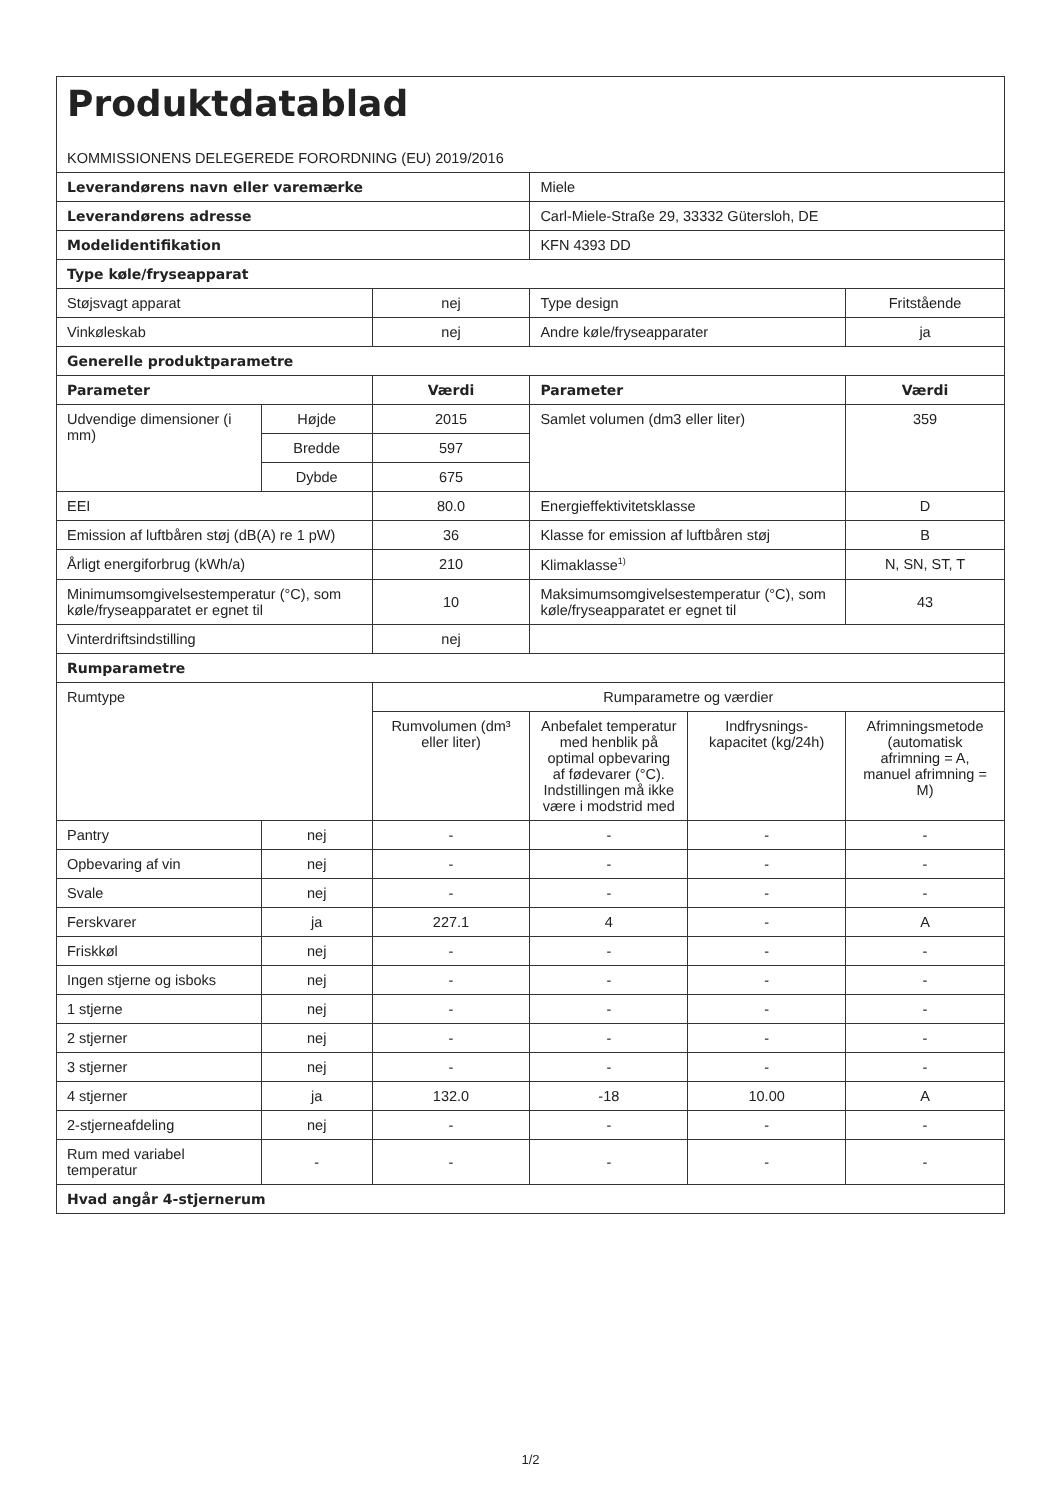| Produktdatablad KOMMISSIONENS DELEGEREDE FORORDNING (EU) 2019/2016 | | | | | |
| Leverandørens navn eller varemærke | | | Miele | | |
| Leverandørens adresse | | | Carl-Miele-Straße 29, 33332 Gütersloh, DE | | |
| Modelidentifikation | | | KFN 4393 DD | | |
| Type køle/fryseapparat | | | | | |
| Støjsvagt apparat | | nej | Type design | | Fritstående |
| Vinkøleskab | | nej | Andre køle/fryseapparater | | ja |
| Generelle produktparametre | | | | | |
| Parameter | | Værdi | Parameter | | Værdi |
| Udvendige dimensioner (i mm) | Højde | 2015 | Samlet volumen (dm3 eller liter) | | 359 |
| | Bredde | 597 | | | |
| | Dybde | 675 | | | |
| EEI | | 80.0 | Energieffektivitetsklasse | | D |
| Emission af luftbåren støj (dB(A) re 1 pW) | | 36 | Klasse for emission af luftbåren støj | | B |
| Årligt energiforbrug (kWh/a) | | 210 | Klimaklasse<sup>1)</sup> | | N, SN, ST, T |
| Minimumsomgivelsestemperatur (°C), som køle/fryseapparatet er egnet til | | 10 | Maksimumsomgivelsestemperatur (°C), som køle/fryseapparatet er egnet til | | 43 |
| Vinterdriftsindstilling | | nej | | | |
| Rumparametre | | | | | |
| Rumtype | | Rumparametre og værdier | | | |
| | | Rumvolumen (dm³ eller liter) | Anbefalet temperatur med henblik på optimal opbevaring af fødevarer (°C). Indstillingen må ikke være i modstrid med | Indfrysnings-kapacitet (kg/24h) | Afrimningsmetode (automatisk afrimning = A, manuel afrimning = M) |
| Pantry | nej | - | - | - | - |
| Opbevaring af vin | nej | - | - | - | - |
| Svale | nej | - | - | - | - |
| Ferskvarer | ja | 227.1 | 4 | - | A |
| Friskkøl | nej | - | - | - | - |
| Ingen stjerne og isboks | nej | - | - | - | - |
| 1 stjerne | nej | - | - | - | - |
| 2 stjerner | nej | - | - | - | - |
| 3 stjerner | nej | - | - | - | - |
| 4 stjerner | ja | 132.0 | -18 | 10.00 | A |
| 2-stjerneafdeling | nej | - | - | - | - |
| Rum med variabel temperatur | - | - | - | - | - |
| Hvad angår 4-stjernerum | | | | | |
1/2